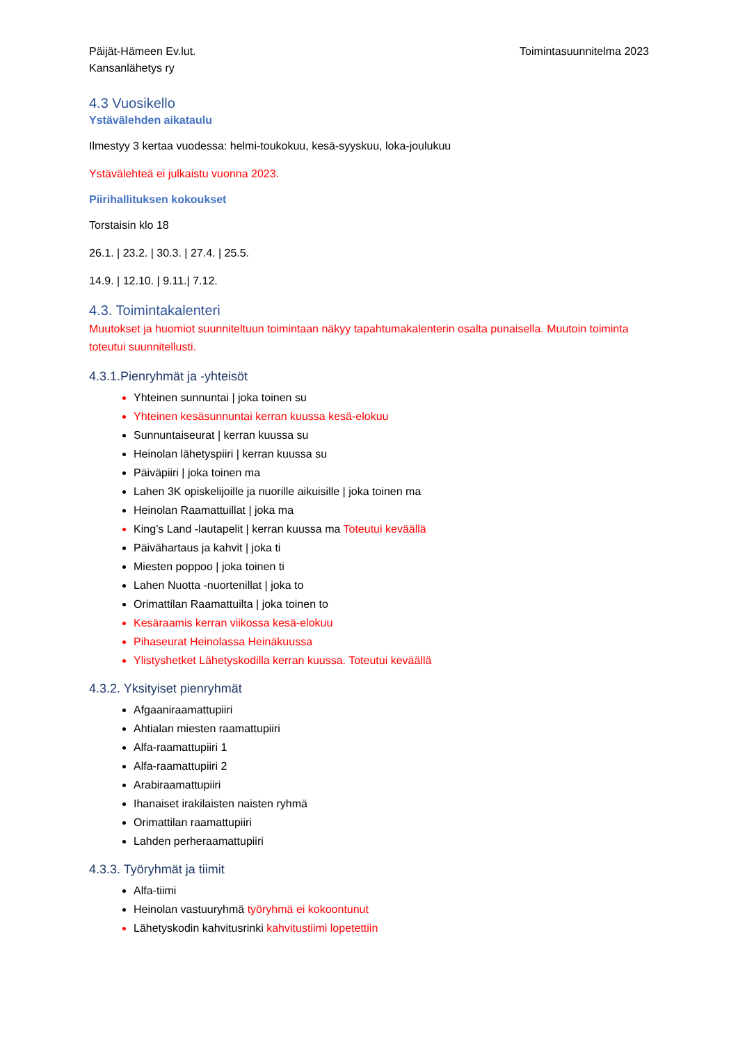Päijät-Hämeen Ev.lut.
Kansanlähetys ry
Toimintasuunnitelma 2023
4.3 Vuosikello
Ystävälehden aikataulu
Ilmestyy 3 kertaa vuodessa: helmi-toukokuu, kesä-syyskuu, loka-joulukuu
Ystävälehteä ei julkaistu vuonna 2023.
Piirihallituksen kokoukset
Torstaisin klo 18
26.1. | 23.2. | 30.3. | 27.4. | 25.5.
14.9. | 12.10. | 9.11.| 7.12.
4.3. Toimintakalenteri
Muutokset ja huomiot suunniteltuun toimintaan näkyy tapahtumakalenterin osalta punaisella. Muutoin toiminta toteutui suunnitellusti.
4.3.1.Pienryhmät ja -yhteisöt
Yhteinen sunnuntai | joka toinen su
Yhteinen kesäsunnuntai kerran kuussa kesä-elokuu
Sunnuntaiseurat | kerran kuussa su
Heinolan lähetyspiiri | kerran kuussa su
Päiväpiiri | joka toinen ma
Lahen 3K opiskelijoille ja nuorille aikuisille | joka toinen ma
Heinolan Raamattuillat | joka ma
King’s Land -lautapelit | kerran kuussa ma Toteutui keväällä
Päivähartaus ja kahvit | joka ti
Miesten poppoo | joka toinen ti
Lahen Nuotta -nuortenillat | joka to
Orimattilan Raamattuilta | joka toinen to
Kesäraamis kerran viikossa kesä-elokuu
Pihaseurat Heinolassa Heinäkuussa
Ylistyshetket Lähetyskodilla kerran kuussa. Toteutui keväällä
4.3.2. Yksityiset pienryhmät
Afgaaniraamattupiiri
Ahtialan miesten raamattupiiri
Alfa-raamattupiiri 1
Alfa-raamattupiiri 2
Arabiraamattupiiri
Ihanaiset irakilaisten naisten ryhmä
Orimattilan raamattupiiri
Lahden perheraamattupiiri
4.3.3. Työryhmät ja tiimit
Alfa-tiimi
Heinolan vastuuryhmä työryhmä ei kokoontunut
Lähetyskodin kahvitusrinki kahvitustiimi lopetettiin